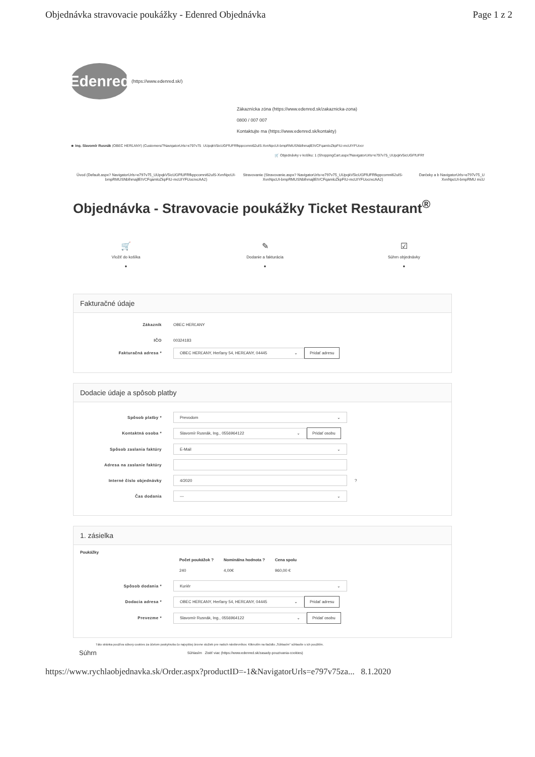Objednávka stravovacie poukážky - Edenred Objednávka Page 1 z 2
Edenred
(https://www.edenred.sk/)
Zákaznícka zóna (https://www.edenred.sk/zakaznicka-zona)
0800 / 007 007
Kontaktujte ma (https://www.edenred.sk/kontakty)
☻ Ing. Slavomír Rusnák (OBEC HERĽANY) (Customers/?NavigatorUrls=e797v75_UUpqkV5icUGFfUFRfkppcomni62ulS-XvnNpcUI-bmpRMUSNblhmajlEIVCFqamloZkpFIU-mcUIYFUocr
🛒 Objednávky v košíku: 1 (ShoppingCart.aspx?NavigatorUrls=e797v75_UUpqkV5icUGFfUFRf
Úvod (Default.aspx? NavigatorUrls=e797v75_UUpqkV5icUGFfUFRfkppcomni62ulS-XvnNpcUI-bmpRMUSNblhmajlEIVCFqamloZkpFIU-mcUIYFUocrxcAA2)
Stravovanie (Stravovanie.aspx? NavigatorUrls=e797v75_UUpqkV5icUGFfUFRfkppcomni62ulS-XvnNpcUI-bmpRMUSNblhmajlEIVCFqamloZkpFIU-mcUIYFUocrxcAA2)
Darčeky a b NavigatorUrls=e797v75_U XvnNpcUI-bmpRMU mcU
Objednávka - Stravovacie poukážky Ticket Restaurant<sup>®</sup>
🛒
Vložiť do košíka
●
✎
Dodanie a fakturácia
●
☑
Súhrn objednávky
●
Fakturačné údaje
Zákazník OBEC HERĽANY
IČO 00324183
Fakturačná adresa * OBEC HERĽANY, Herľany 54, HERĽANY, 04445 ⌄ Pridať adresu
Dodacie údaje a spôsob platby
Spôsob platby * Prevodom ⌄
Kontaktná osoba * Slavomír Rusnák, Ing., 0556964122 ⌄ Pridať osobu
Spôsob zaslania faktúry E-Mail ⌄
Adresa na zaslanie faktúry
Interné číslo objednávky 4/2020 ?
Čas dodania --- ⌄
1. zásielka
Poukážky
| Počet poukážok ? | Nominálna hodnota ? | Cena spolu |
| --- | --- | --- |
| 240 | 4,00€ | 960,00 € |
Spôsob dodania * Kuriér ⌄
Dodacia adresa * OBEC HERĽANY, Herľany 54, HERĽANY, 04445 ⌄ Pridať adresu
Prevezme * Slavomír Rusnák, Ing., 0556964122 ⌄ Pridať osobu
Táto stránka používa súbory cookies za účelom poskytnutia čo najvyššej úrovne služieb pre našich návštevníkov. Kliknutím na tlačidlo „Súhlasím" súhlasíte s ich použitím.
Súhrn Súhlasím Zistiť viac (https://www.edenred.sk/zasady-pouzivania-cookies)
https://www.rychlaobjednavka.sk/Order.aspx?productID=-1&NavigatorUrls=e797v75za... 8.1.2020